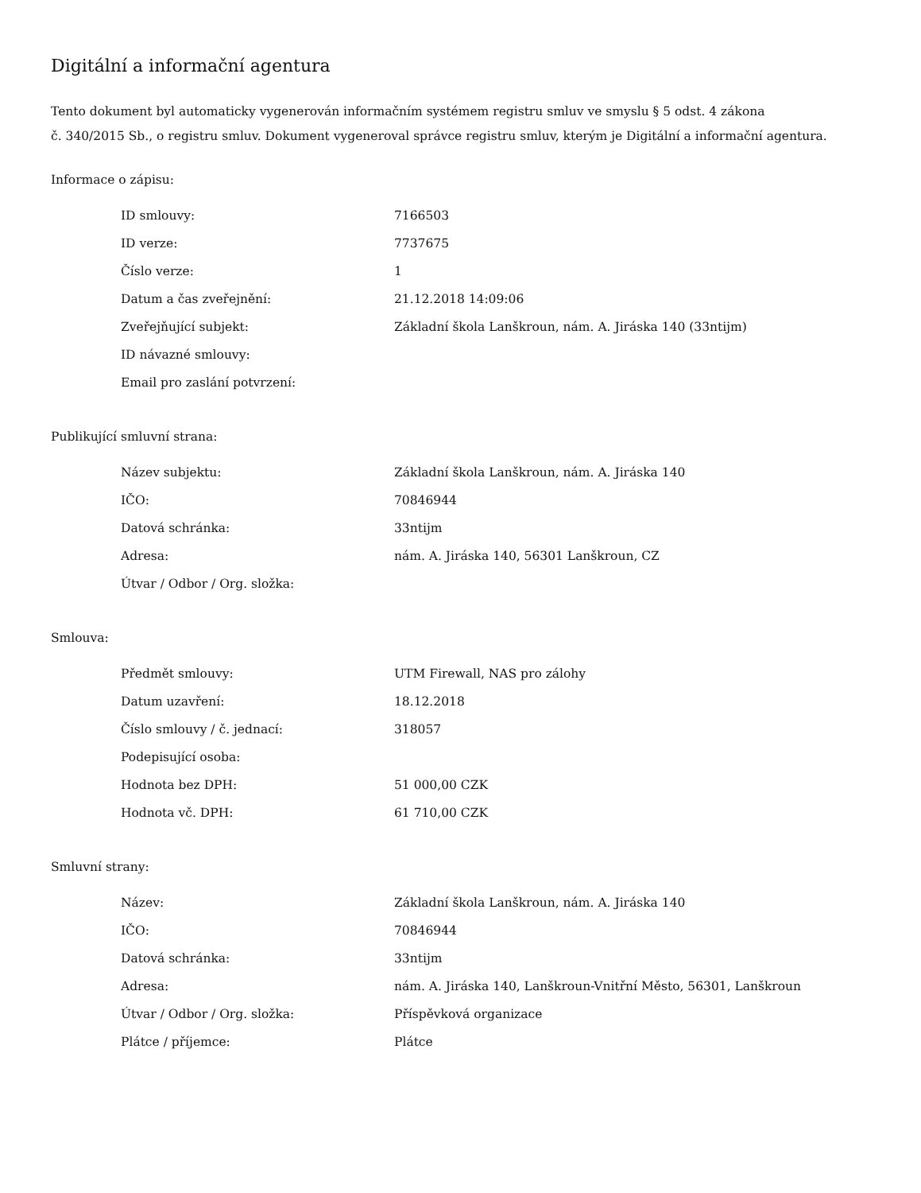Digitální a informační agentura
Tento dokument byl automaticky vygenerován informačním systémem registru smluv ve smyslu § 5 odst. 4 zákona
č. 340/2015 Sb., o registru smluv. Dokument vygeneroval správce registru smluv, kterým je Digitální a informační agentura.
Informace o zápisu:
| ID smlouvy: | 7166503 |
| ID verze: | 7737675 |
| Číslo verze: | 1 |
| Datum a čas zveřejnění: | 21.12.2018 14:09:06 |
| Zveřejňující subjekt: | Základní škola Lanškroun, nám. A. Jiráska 140 (33ntijm) |
| ID návazné smlouvy: | |
| Email pro zaslání potvrzení: | |
Publikující smluvní strana:
| Název subjektu: | Základní škola Lanškroun, nám. A. Jiráska 140 |
| IČO: | 70846944 |
| Datová schránka: | 33ntijm |
| Adresa: | nám. A. Jiráska 140, 56301 Lanškroun, CZ |
| Útvar / Odbor / Org. složka: | |
Smlouva:
| Předmět smlouvy: | UTM Firewall, NAS pro zálohy |
| Datum uzavření: | 18.12.2018 |
| Číslo smlouvy / č. jednací: | 318057 |
| Podepisující osoba: | |
| Hodnota bez DPH: | 51 000,00 CZK |
| Hodnota vč. DPH: | 61 710,00 CZK |
Smluvní strany:
| Název: | Základní škola Lanškroun, nám. A. Jiráska 140 |
| IČO: | 70846944 |
| Datová schránka: | 33ntijm |
| Adresa: | nám. A. Jiráska 140, Lanškroun-Vnitřní Město, 56301, Lanškroun |
| Útvar / Odbor / Org. složka: | Příspěvková organizace |
| Plátce / příjemce: | Plátce |